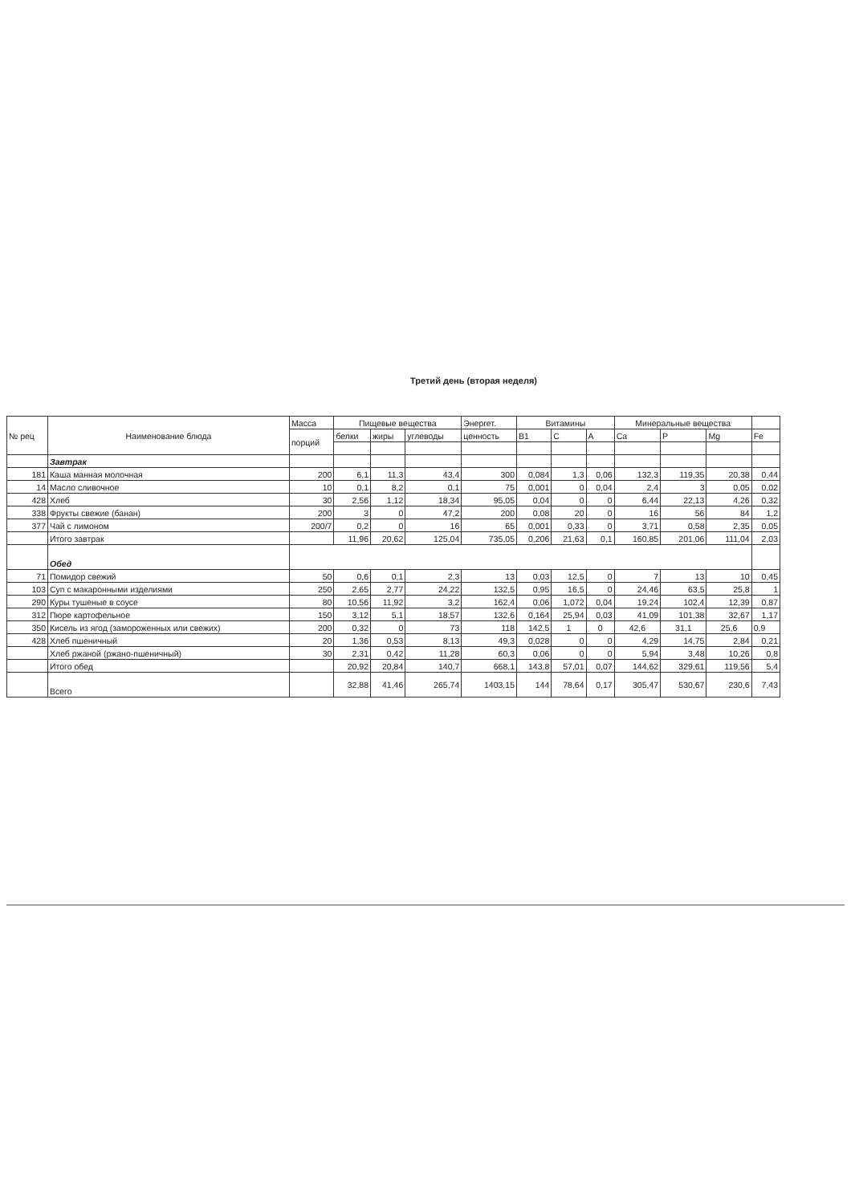Третий день (вторая неделя)
| № рец | Наименование блюда | Масса | Пищевые вещества | | | Энергет. | Витамины | | | Минеральные вещества | | | |
| --- | --- | --- | --- | --- | --- | --- | --- | --- | --- | --- | --- | --- | --- |
| | | порций | белки | жиры | углеводы | ценность | B1 | C | A | Ca | P | Mg | Fe |
| | Завтрак | | | | | | | | | | | | |
| 181 | Каша манная молочная | 200 | 6,1 | 11,3 | 43,4 | 300 | 0,084 | 1,3 | 0,06 | 132,3 | 119,35 | 20,38 | 0,44 |
| 14 | Масло сливочное | 10 | 0,1 | 8,2 | 0,1 | 75 | 0,001 | 0 | 0,04 | 2,4 | 3 | 0,05 | 0,02 |
| 428 | Хлеб | 30 | 2,56 | 1,12 | 18,34 | 95,05 | 0,04 | 0 | 0 | 6,44 | 22,13 | 4,26 | 0,32 |
| 338 | Фрукты свежие (банан) | 200 | 3 | 0 | 47,2 | 200 | 0,08 | 20 | 0 | 16 | 56 | 84 | 1,2 |
| 377 | Чай с лимоном | 200/7 | 0,2 | 0 | 16 | 65 | 0,001 | 0,33 | 0 | 3,71 | 0,58 | 2,35 | 0,05 |
| | Итого завтрак | | 11,96 | 20,62 | 125,04 | 735,05 | 0,206 | 21,63 | 0,1 | 160,85 | 201,06 | 111,04 | 2,03 |
| | Обед | | | | | | | | | | | | |
| 71 | Помидор свежий | 50 | 0,6 | 0,1 | 2,3 | 13 | 0,03 | 12,5 | 0 | 7 | 13 | 10 | 0,45 |
| 103 | Суп с макаронными изделиями | 250 | 2,65 | 2,77 | 24,22 | 132,5 | 0,95 | 16,5 | 0 | 24,46 | 63,5 | 25,8 | 1 |
| 290 | Куры тушеные в соусе | 80 | 10,56 | 11,92 | 3,2 | 162,4 | 0,06 | 1,072 | 0,04 | 19,24 | 102,4 | 12,39 | 0,87 |
| 312 | Пюре картофельное | 150 | 3,12 | 5,1 | 18,57 | 132,6 | 0,164 | 25,94 | 0,03 | 41,09 | 101,38 | 32,67 | 1,17 |
| 350 | Кисель из ягод (замороженных или свежих) | 200 | 0,32 | 0 | 73 | 118 | 142,5 | 1 | 0 | 42,6 | 31,1 | 25,6 | 0,9 |
| 428 | Хлеб пшеничный | 20 | 1,36 | 0,53 | 8,13 | 49,3 | 0,028 | 0 | 0 | 4,29 | 14,75 | 2,84 | 0,21 |
| | Хлеб ржаной (ржано-пшеничный) | 30 | 2,31 | 0,42 | 11,28 | 60,3 | 0,06 | 0 | 0 | 5,94 | 3,48 | 10,26 | 0,8 |
| | Итого обед | | 20,92 | 20,84 | 140,7 | 668,1 | 143,8 | 57,01 | 0,07 | 144,62 | 329,61 | 119,56 | 5,4 |
| | Всего | | 32,88 | 41,46 | 265,74 | 1403,15 | 144 | 78,64 | 0,17 | 305,47 | 530,67 | 230,6 | 7,43 |